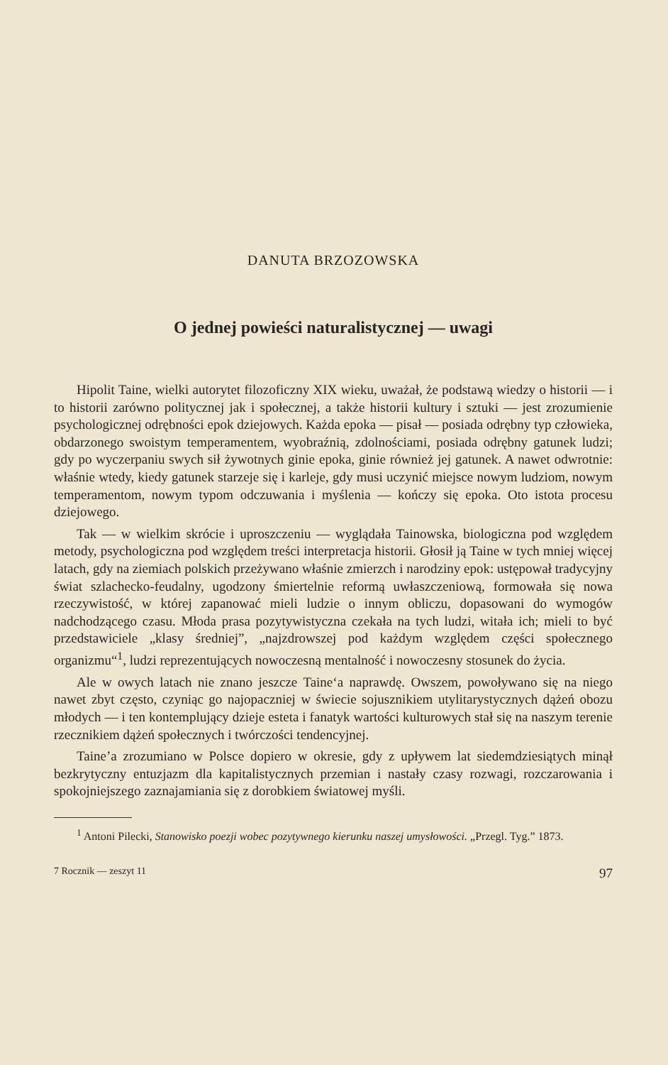DANUTA BRZOZOWSKA
O jednej powieści naturalistycznej — uwagi
Hipolit Taine, wielki autorytet filozoficzny XIX wieku, uważał, że podstawą wiedzy o historii — i to historii zarówno politycznej jak i społecznej, a także historii kultury i sztuki — jest zrozumienie psychologicznej odrębności epok dziejowych. Każda epoka — pisał — posiada odrębny typ człowieka, obdarzonego swoistym temperamentem, wyobraźnią, zdolnościami, posiada odrębny gatunek ludzi; gdy po wyczerpaniu swych sił żywotnych ginie epoka, ginie również jej gatunek. A nawet odwrotnie: właśnie wtedy, kiedy gatunek starzeje się i karleje, gdy musi uczynić miejsce nowym ludziom, nowym temperamentom, nowym typom odczuwania i myślenia — kończy się epoka. Oto istota procesu dziejowego.
Tak — w wielkim skrócie i uproszczeniu — wyglądała Tainowska, biologiczna pod względem metody, psychologiczna pod względem treści interpretacja historii. Głosił ją Taine w tych mniej więcej latach, gdy na ziemiach polskich przeżywano właśnie zmierzch i narodziny epok: ustępował tradycyjny świat szlachecko-feudalny, ugodzony śmiertelnie reformą uwłaszczeniową, formowała się nowa rzeczywistość, w której zapanować mieli ludzie o innym obliczu, dopasowani do wymogów nadchodzącego czasu. Młoda prasa pozytywistyczna czekała na tych ludzi, witała ich; mieli to być przedstawiciele „klasy średniej”, „najzdrowszej pod każdym względem części społecznego organizmu“<sup>1</sup>, ludzi reprezentujących nowoczesną mentalność i nowoczesny stosunek do życia.
Ale w owych latach nie znano jeszcze Taine‘a naprawdę. Owszem, powoływano się na niego nawet zbyt często, czyniąc go najopaczniej w świecie sojusznikiem utylitarystycznych dążeń obozu młodych — i ten kontemplujący dzieje esteta i fanatyk wartości kulturowych stał się na naszym terenie rzecznikiem dążeń społecznych i twórczości tendencyjnej.
Taine’a zrozumiano w Polsce dopiero w okresie, gdy z upływem lat siedemdziesiątych minął bezkrytyczny entuzjazm dla kapitalistycznych przemian i nastały czasy rozwagi, rozczarowania i spokojniejszego zaznajamiania się z dorobkiem światowej myśli.
<sup>1</sup> Antoni Pilecki, Stanowisko poezji wobec pozytywnego kierunku naszej umysłowości. „Przegl. Tyg.” 1873.
7 Rocznik — zeszyt 11 97